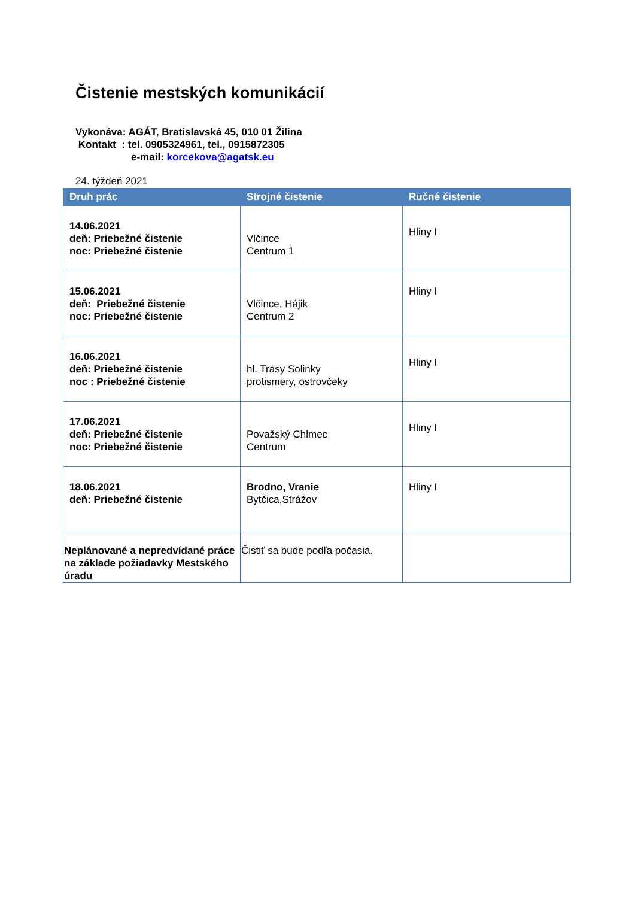Čistenie mestských komunikácií
Vykonáva: AGÁT, Bratislavská 45, 010 01 Žilina
Kontakt : tel. 0905324961, tel., 0915872305
e-mail: korcekova@agatsk.eu
24. týždeň 2021
| Druh prác | Strojné čistenie | Ručné čistenie |
| --- | --- | --- |
| 14.06.2021 deň: Priebežné čistenie noc: Priebežné čistenie | Vlčince Centrum 1 | Hliny I |
| 15.06.2021 deň: Priebežné čistenie noc: Priebežné čistenie | Vlčince, Hájik Centrum 2 | Hliny I |
| 16.06.2021 deň: Priebežné čistenie noc : Priebežné čistenie | hl. Trasy Solinky protismery, ostrovčeky | Hliny I |
| 17.06.2021 deň: Priebežné čistenie noc: Priebežné čistenie | Považský Chlmec Centrum | Hliny I |
| 18.06.2021 deň: Priebežné čistenie | Brodno, Vranie Bytčica,Strážov | Hliny I |
| Neplánované a nepredvídané práce na základe požiadavky Mestského úradu | Čistiť sa bude podľa počasia. | |